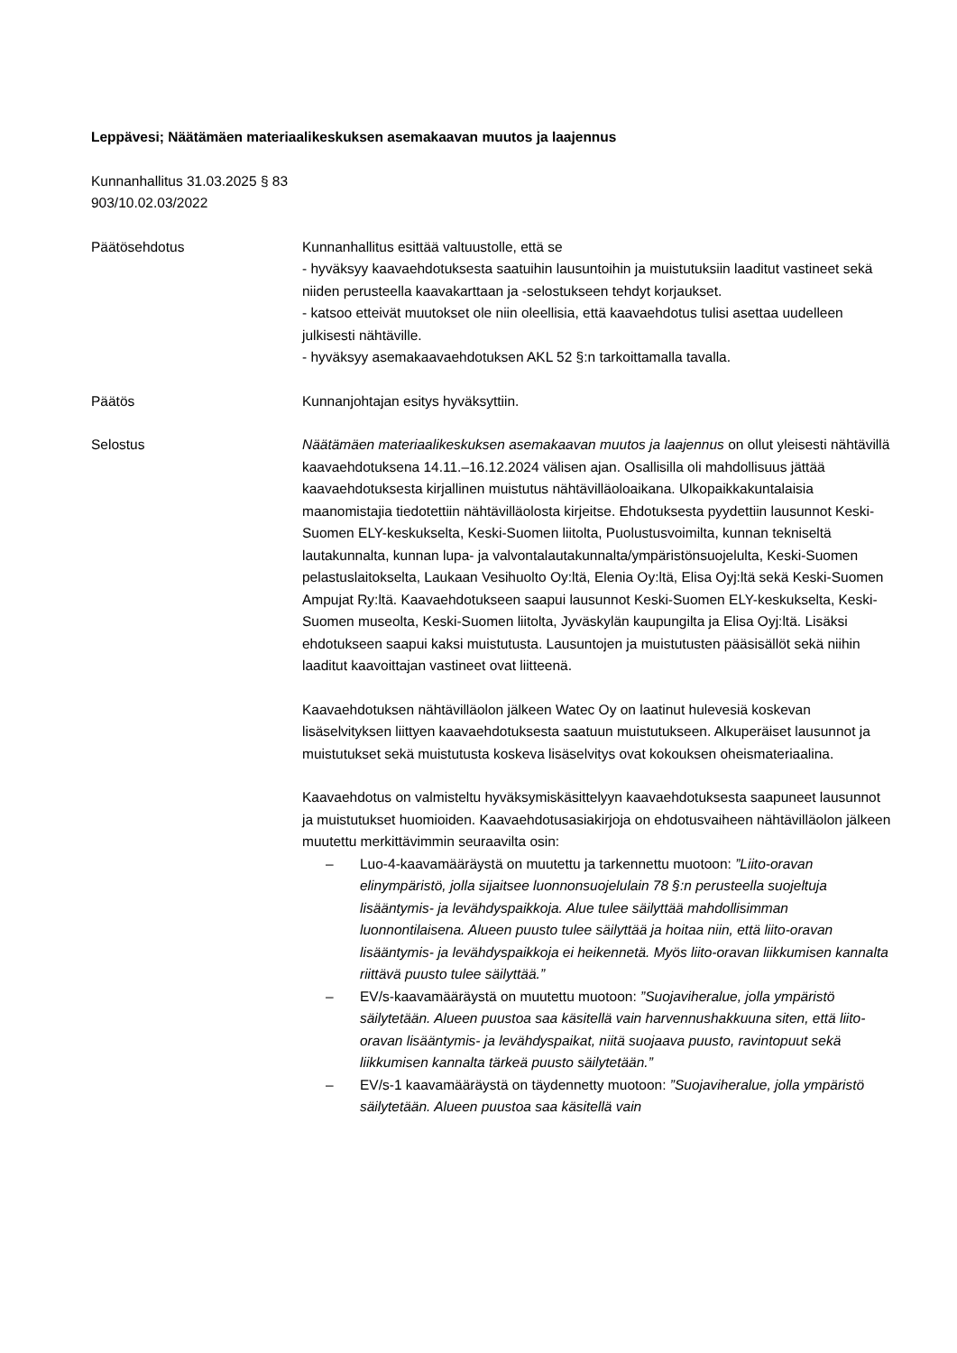Leppävesi; Näätämäen materiaalikeskuksen asemakaavan muutos ja laajennus
Kunnanhallitus 31.03.2025 § 83
903/10.02.03/2022
Päätösehdotus Kunnanhallitus esittää valtuustolle, että se
- hyväksyy kaavaehdotuksesta saatuihin lausuntoihin ja muistutuksiin laaditut vastineet sekä niiden perusteella kaavakarttaan ja -selostukseen tehdyt korjaukset.
- katsoo etteivät muutokset ole niin oleellisia, että kaavaehdotus tulisi asettaa uudelleen julkisesti nähtäville.
- hyväksyy asemakaavaehdotuksen AKL 52 §:n tarkoittamalla tavalla.
Päätös Kunnanjohtajan esitys hyväksyttiin.
Selostus Näätämäen materiaalikeskuksen asemakaavan muutos ja laajennus on ollut yleisesti nähtävillä kaavaehdotuksena 14.11.–16.12.2024 välisen ajan. Osallisilla oli mahdollisuus jättää kaavaehdotuksesta kirjallinen muistutus nähtävilläoloaikana. Ulkopaikkakuntalaisia maanomistajia tiedotettiin nähtävilläolosta kirjeitse. Ehdotuksesta pyydettiin lausunnot Keski-Suomen ELY-keskukselta, Keski-Suomen liitolta, Puolustusvoimilta, kunnan tekniseltä lautakunnalta, kunnan lupa- ja valvontalautakunnalta/ympäristönsuojelulta, Keski-Suomen pelastuslaitokselta, Laukaan Vesihuolto Oy:ltä, Elenia Oy:ltä, Elisa Oyj:ltä sekä Keski-Suomen Ampujat Ry:ltä. Kaavaehdotukseen saapui lausunnot Keski-Suomen ELY-keskukselta, Keski-Suomen museolta, Keski-Suomen liitolta, Jyväskylän kaupungilta ja Elisa Oyj:ltä. Lisäksi ehdotukseen saapui kaksi muistutusta. Lausuntojen ja muistutusten pääsisällöt sekä niihin laaditut kaavoittajan vastineet ovat liitteenä.
Kaavaehdotuksen nähtävilläolon jälkeen Watec Oy on laatinut hulevesiä koskevan lisäselvityksen liittyen kaavaehdotuksesta saatuun muistutukseen. Alkuperäiset lausunnot ja muistutukset sekä muistutusta koskeva lisäselvitys ovat kokouksen oheismateriaalina.
Kaavaehdotus on valmisteltu hyväksymiskäsittelyyn kaavaehdotuksesta saapuneet lausunnot ja muistutukset huomioiden. Kaavaehdotusasiakirjoja on ehdotusvaiheen nähtävilläolon jälkeen muutettu merkittävimmin seuraavilta osin:
– Luo-4-kaavamääräystä on muutettu ja tarkennettu muotoon: ”Liito-oravan elinympäristö, jolla sijaitsee luonnonsuojelulain 78 §:n perusteella suojeltuja lisääntymis- ja levähdyspaikkoja. Alue tulee säilyttää mahdollisimman luonnontilaisena. Alueen puusto tulee säilyttää ja hoitaa niin, että liito-oravan lisääntymis- ja levähdyspaikkoja ei heikennetä. Myös liito-oravan liikkumisen kannalta riittävä puusto tulee säilyttää.”
– EV/s-kaavamääräystä on muutettu muotoon: ”Suojaviheralue, jolla ympäristö säilytetään. Alueen puustoa saa käsitellä vain harvennushakkuuna siten, että liito-oravan lisääntymis- ja levähdyspaikat, niitä suojaava puusto, ravintopuut sekä liikkumisen kannalta tärkeä puusto säilytetään.”
– EV/s-1 kaavamääräystä on täydennetty muotoon: ”Suojaviheralue, jolla ympäristö säilytetään. Alueen puustoa saa käsitellä vain